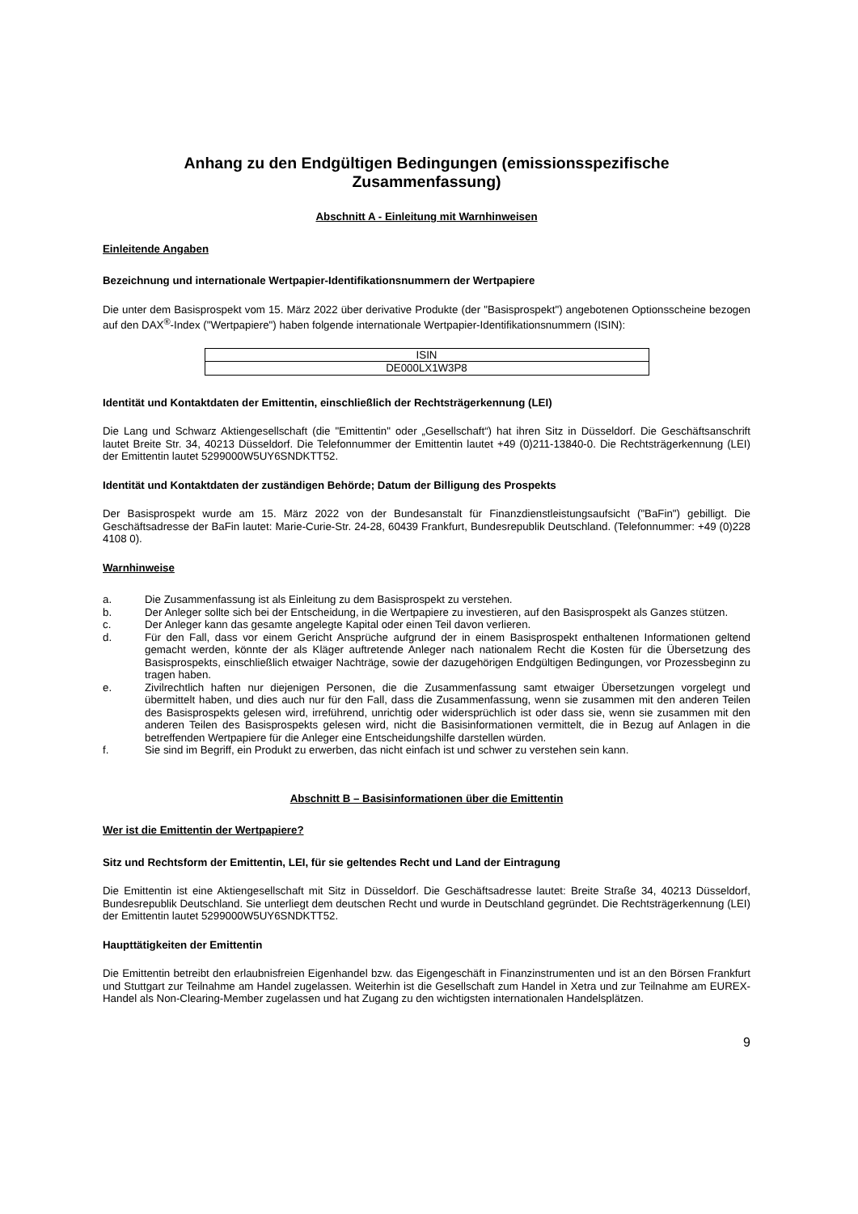Anhang zu den Endgültigen Bedingungen (emissionsspezifische
Zusammenfassung)
Abschnitt A - Einleitung mit Warnhinweisen
Einleitende Angaben
Bezeichnung und internationale Wertpapier-Identifikationsnummern der Wertpapiere
Die unter dem Basisprospekt vom 15. März 2022 über derivative Produkte (der "Basisprospekt") angebotenen Optionsscheine bezogen auf den DAX<sup>®</sup>-Index ("Wertpapiere") haben folgende internationale Wertpapier-Identifikationsnummern (ISIN):
| ISIN |
| DE000LX1W3P8 |
Identität und Kontaktdaten der Emittentin, einschließlich der Rechtsträgerkennung (LEI)
Die Lang und Schwarz Aktiengesellschaft (die "Emittentin" oder „Gesellschaft“) hat ihren Sitz in Düsseldorf. Die Geschäftsanschrift lautet Breite Str. 34, 40213 Düsseldorf. Die Telefonnummer der Emittentin lautet +49 (0)211-13840-0. Die Rechtsträgerkennung (LEI) der Emittentin lautet 5299000W5UY6SNDKTT52.
Identität und Kontaktdaten der zuständigen Behörde; Datum der Billigung des Prospekts
Der Basisprospekt wurde am 15. März 2022 von der Bundesanstalt für Finanzdienstleistungsaufsicht ("BaFin") gebilligt. Die Geschäftsadresse der BaFin lautet: Marie-Curie-Str. 24-28, 60439 Frankfurt, Bundesrepublik Deutschland. (Telefonnummer: +49 (0)228 4108 0).
Warnhinweise
a. Die Zusammenfassung ist als Einleitung zu dem Basisprospekt zu verstehen.
b. Der Anleger sollte sich bei der Entscheidung, in die Wertpapiere zu investieren, auf den Basisprospekt als Ganzes stützen.
c. Der Anleger kann das gesamte angelegte Kapital oder einen Teil davon verlieren.
d. Für den Fall, dass vor einem Gericht Ansprüche aufgrund der in einem Basisprospekt enthaltenen Informationen geltend gemacht werden, könnte der als Kläger auftretende Anleger nach nationalem Recht die Kosten für die Übersetzung des Basisprospekts, einschließlich etwaiger Nachträge, sowie der dazugehörigen Endgültigen Bedingungen, vor Prozessbeginn zu tragen haben.
e. Zivilrechtlich haften nur diejenigen Personen, die die Zusammenfassung samt etwaiger Übersetzungen vorgelegt und übermittelt haben, und dies auch nur für den Fall, dass die Zusammenfassung, wenn sie zusammen mit den anderen Teilen des Basisprospekts gelesen wird, irreführend, unrichtig oder widersprüchlich ist oder dass sie, wenn sie zusammen mit den anderen Teilen des Basisprospekts gelesen wird, nicht die Basisinformationen vermittelt, die in Bezug auf Anlagen in die betreffenden Wertpapiere für die Anleger eine Entscheidungshilfe darstellen würden.
f. Sie sind im Begriff, ein Produkt zu erwerben, das nicht einfach ist und schwer zu verstehen sein kann.
Abschnitt B – Basisinformationen über die Emittentin
Wer ist die Emittentin der Wertpapiere?
Sitz und Rechtsform der Emittentin, LEI, für sie geltendes Recht und Land der Eintragung
Die Emittentin ist eine Aktiengesellschaft mit Sitz in Düsseldorf. Die Geschäftsadresse lautet: Breite Straße 34, 40213 Düsseldorf, Bundesrepublik Deutschland. Sie unterliegt dem deutschen Recht und wurde in Deutschland gegründet. Die Rechtsträgerkennung (LEI) der Emittentin lautet 5299000W5UY6SNDKTT52.
Haupttätigkeiten der Emittentin
Die Emittentin betreibt den erlaubnisfreien Eigenhandel bzw. das Eigengeschäft in Finanzinstrumenten und ist an den Börsen Frankfurt und Stuttgart zur Teilnahme am Handel zugelassen. Weiterhin ist die Gesellschaft zum Handel in Xetra und zur Teilnahme am EUREX-Handel als Non-Clearing-Member zugelassen und hat Zugang zu den wichtigsten internationalen Handelsplätzen.
9